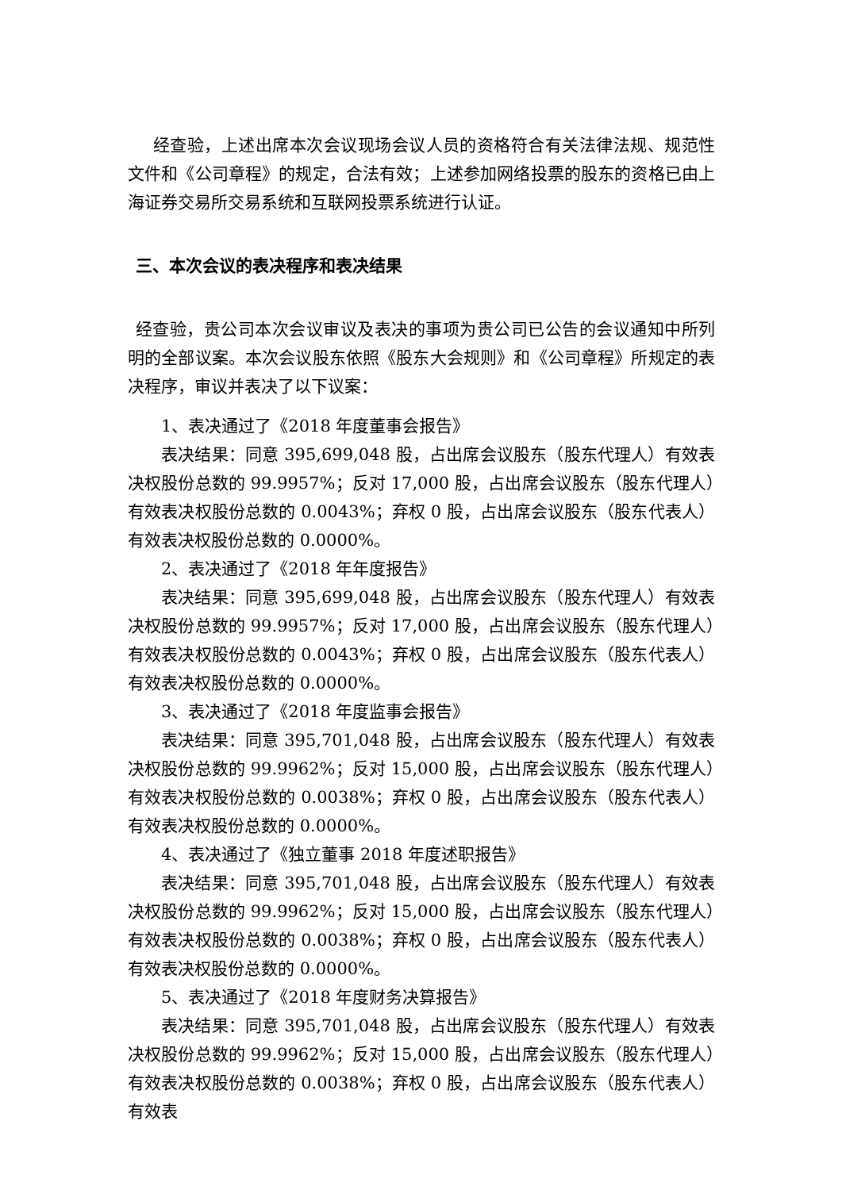经查验，上述出席本次会议现场会议人员的资格符合有关法律法规、规范性文件和《公司章程》的规定，合法有效；上述参加网络投票的股东的资格已由上海证券交易所交易系统和互联网投票系统进行认证。
三、本次会议的表决程序和表决结果
经查验，贵公司本次会议审议及表决的事项为贵公司已公告的会议通知中所列明的全部议案。本次会议股东依照《股东大会规则》和《公司章程》所规定的表决程序，审议并表决了以下议案：
1、表决通过了《2018 年度董事会报告》
表决结果：同意 395,699,048 股，占出席会议股东（股东代理人）有效表决权股份总数的 99.9957%；反对 17,000 股，占出席会议股东（股东代理人）有效表决权股份总数的 0.0043%；弃权 0 股，占出席会议股东（股东代表人）有效表决权股份总数的 0.0000%。
2、表决通过了《2018 年年度报告》
表决结果：同意 395,699,048 股，占出席会议股东（股东代理人）有效表决权股份总数的 99.9957%；反对 17,000 股，占出席会议股东（股东代理人）有效表决权股份总数的 0.0043%；弃权 0 股，占出席会议股东（股东代表人）有效表决权股份总数的 0.0000%。
3、表决通过了《2018 年度监事会报告》
表决结果：同意 395,701,048 股，占出席会议股东（股东代理人）有效表决权股份总数的 99.9962%；反对 15,000 股，占出席会议股东（股东代理人）有效表决权股份总数的 0.0038%；弃权 0 股，占出席会议股东（股东代表人）有效表决权股份总数的 0.0000%。
4、表决通过了《独立董事 2018 年度述职报告》
表决结果：同意 395,701,048 股，占出席会议股东（股东代理人）有效表决权股份总数的 99.9962%；反对 15,000 股，占出席会议股东（股东代理人）有效表决权股份总数的 0.0038%；弃权 0 股，占出席会议股东（股东代表人）有效表决权股份总数的 0.0000%。
5、表决通过了《2018 年度财务决算报告》
表决结果：同意 395,701,048 股，占出席会议股东（股东代理人）有效表决权股份总数的 99.9962%；反对 15,000 股，占出席会议股东（股东代理人）有效表决权股份总数的 0.0038%；弃权 0 股，占出席会议股东（股东代表人）有效表